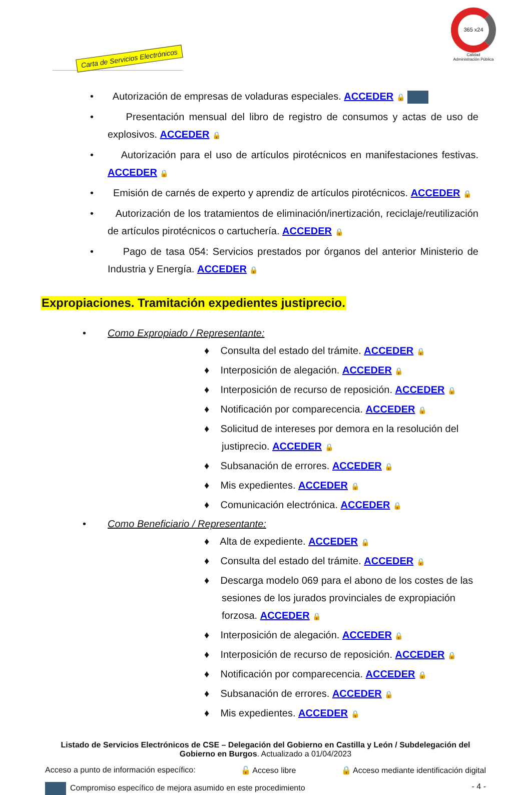Carta de Servicios Electrónicos
365 x24
Calidad
Administración Pública
• Autorización de empresas de voladuras especiales. ACCEDER 🔒
• Presentación mensual del libro de registro de consumos y actas de uso de explosivos. ACCEDER 🔒
• Autorización para el uso de artículos pirotécnicos en manifestaciones festivas. ACCEDER 🔒
• Emisión de carnés de experto y aprendiz de artículos pirotécnicos. ACCEDER 🔒
• Autorización de los tratamientos de eliminación/inertización, reciclaje/reutilización de artículos pirotécnicos o cartuchería. ACCEDER 🔒
• Pago de tasa 054: Servicios prestados por órganos del anterior Ministerio de Industria y Energía. ACCEDER 🔒
Expropiaciones. Tramitación expedientes justiprecio.
• Como Expropiado / Representante:
♦ Consulta del estado del trámite. ACCEDER 🔒
♦ Interposición de alegación. ACCEDER 🔒
♦ Interposición de recurso de reposición. ACCEDER 🔒
♦ Notificación por comparecencia. ACCEDER 🔒
♦ Solicitud de intereses por demora en la resolución del justiprecio. ACCEDER 🔒
♦ Subsanación de errores. ACCEDER 🔒
♦ Mis expedientes. ACCEDER 🔒
♦ Comunicación electrónica. ACCEDER 🔒
• Como Beneficiario / Representante:
♦ Alta de expediente. ACCEDER 🔒
♦ Consulta del estado del trámite. ACCEDER 🔒
♦ Descarga modelo 069 para el abono de los costes de las sesiones de los jurados provinciales de expropiación forzosa. ACCEDER 🔒
♦ Interposición de alegación. ACCEDER 🔒
♦ Interposición de recurso de reposición. ACCEDER 🔒
♦ Notificación por comparecencia. ACCEDER 🔒
♦ Subsanación de errores. ACCEDER 🔒
♦ Mis expedientes. ACCEDER 🔒
Listado de Servicios Electrónicos de CSE – Delegación del Gobierno en Castilla y León / Subdelegación del Gobierno en Burgos. Actualizado a 01/04/2023
Acceso a punto de información específico: 🔓 Acceso libre 🔒 Acceso mediante identificación digital
Compromiso específico de mejora asumido en este procedimiento - 4 -